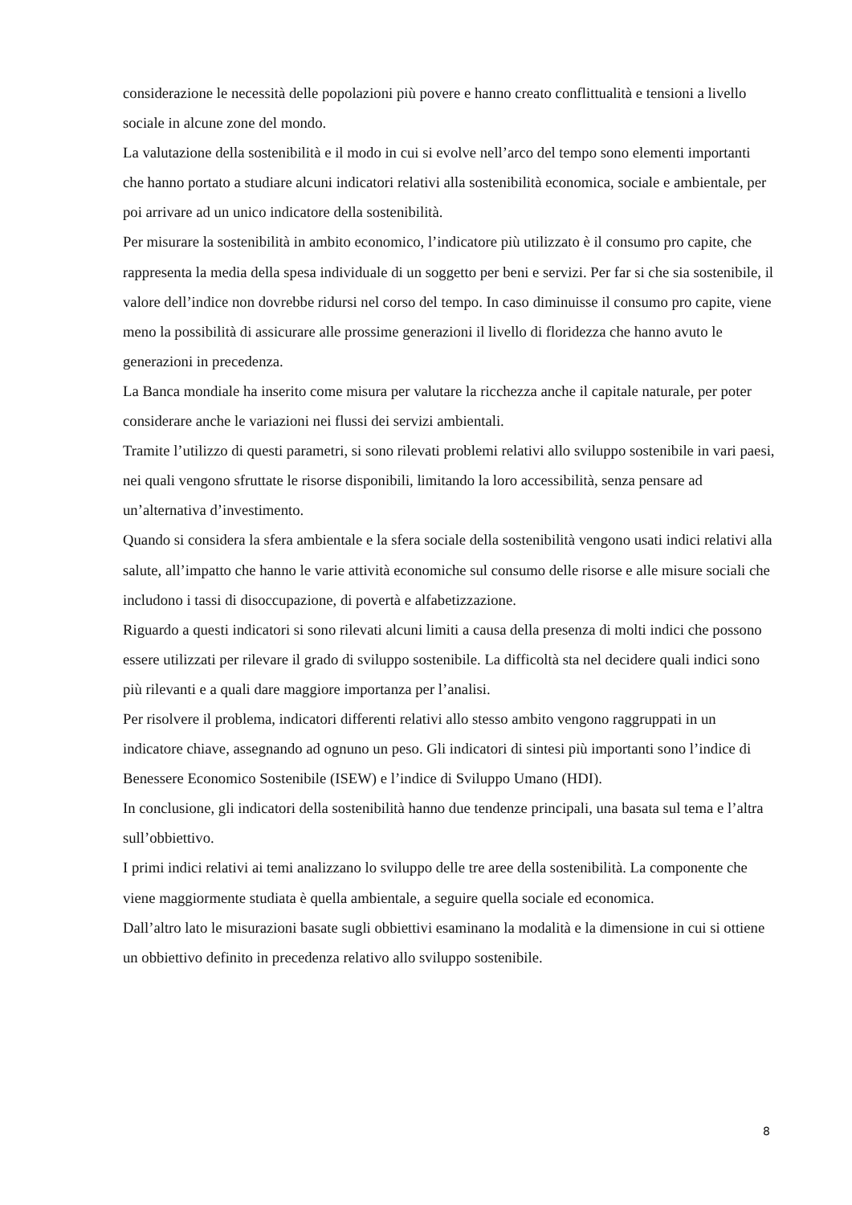considerazione le necessità delle popolazioni più povere e hanno creato conflittualità e tensioni a livello sociale in alcune zone del mondo.
La valutazione della sostenibilità e il modo in cui si evolve nell’arco del tempo sono elementi importanti che hanno portato a studiare alcuni indicatori relativi alla sostenibilità economica, sociale e ambientale, per poi arrivare ad un unico indicatore della sostenibilità.
Per misurare la sostenibilità in ambito economico, l’indicatore più utilizzato è il consumo pro capite, che rappresenta la media della spesa individuale di un soggetto per beni e servizi. Per far si che sia sostenibile, il valore dell’indice non dovrebbe ridursi nel corso del tempo. In caso diminuisse il consumo pro capite, viene meno la possibilità di assicurare alle prossime generazioni il livello di floridezza che hanno avuto le generazioni in precedenza.
La Banca mondiale ha inserito come misura per valutare la ricchezza anche il capitale naturale, per poter considerare anche le variazioni nei flussi dei servizi ambientali.
Tramite l’utilizzo di questi parametri, si sono rilevati problemi relativi allo sviluppo sostenibile in vari paesi, nei quali vengono sfruttate le risorse disponibili, limitando la loro accessibilità, senza pensare ad un’alternativa d’investimento.
Quando si considera la sfera ambientale e la sfera sociale della sostenibilità vengono usati indici relativi alla salute, all’impatto che hanno le varie attività economiche sul consumo delle risorse e alle misure sociali che includono i tassi di disoccupazione, di povertà e alfabetizzazione.
Riguardo a questi indicatori si sono rilevati alcuni limiti a causa della presenza di molti indici che possono essere utilizzati per rilevare il grado di sviluppo sostenibile. La difficoltà sta nel decidere quali indici sono più rilevanti e a quali dare maggiore importanza per l’analisi.
Per risolvere il problema, indicatori differenti relativi allo stesso ambito vengono raggruppati in un indicatore chiave, assegnando ad ognuno un peso. Gli indicatori di sintesi più importanti sono l’indice di Benessere Economico Sostenibile (ISEW) e l’indice di Sviluppo Umano (HDI).
In conclusione, gli indicatori della sostenibilità hanno due tendenze principali, una basata sul tema e l’altra sull’obbiettivo.
I primi indici relativi ai temi analizzano lo sviluppo delle tre aree della sostenibilità. La componente che viene maggiormente studiata è quella ambientale, a seguire quella sociale ed economica.
Dall’altro lato le misurazioni basate sugli obbiettivi esaminano la modalità e la dimensione in cui si ottiene un obbiettivo definito in precedenza relativo allo sviluppo sostenibile.
8